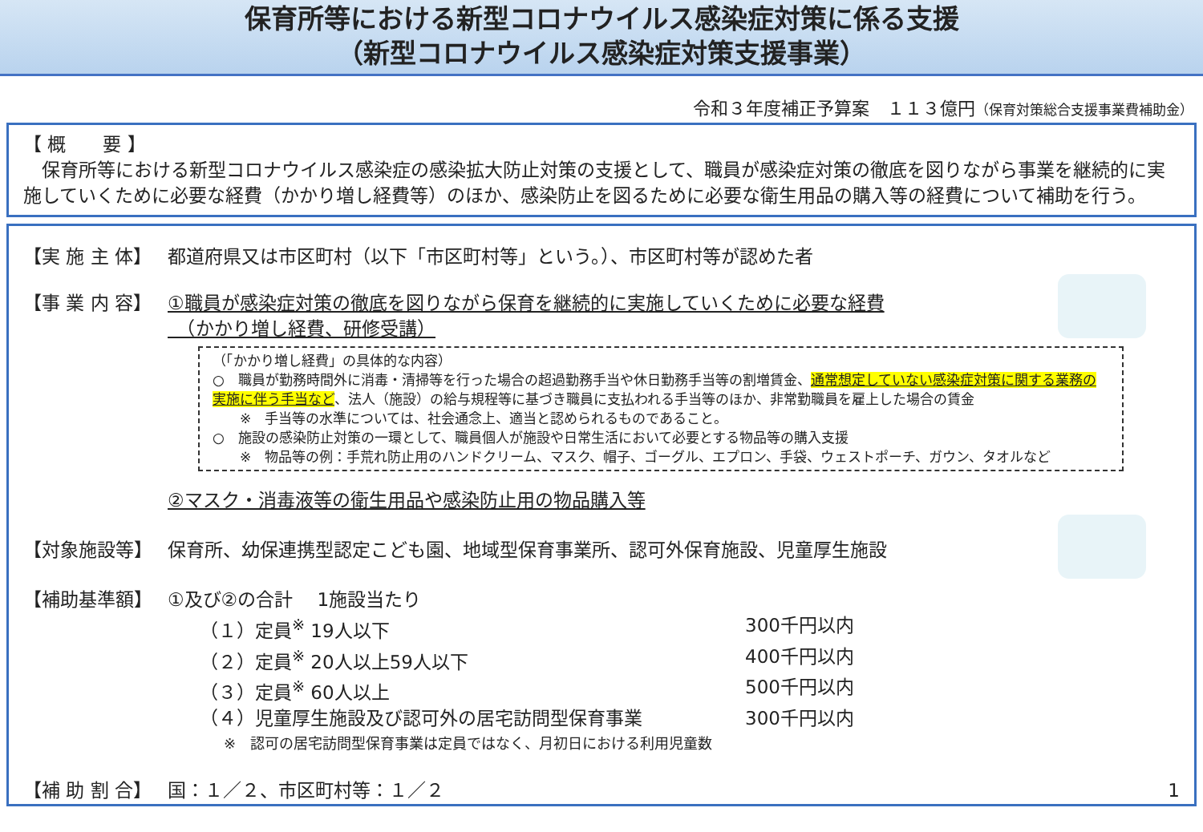保育所等における新型コロナウイルス感染症対策に係る支援
（新型コロナウイルス感染症対策支援事業）
令和３年度補正予算案　１１３億円（保育対策総合支援事業費補助金）
【 概　　要 】
　保育所等における新型コロナウイルス感染症の感染拡大防止対策の支援として、職員が感染症対策の徹底を図りながら事業を継続的に実施していくために必要な経費（かかり増し経費等）のほか、感染防止を図るために必要な衛生用品の購入等の経費について補助を行う。
【実 施 主 体】 都道府県又は市区町村（以下「市区町村等」という。）、市区町村等が認めた者
【事 業 内 容】 ①職員が感染症対策の徹底を図りながら保育を継続的に実施していくために必要な経費
　（かかり増し経費、研修受講）
（「かかり増し経費」の具体的な内容）
○　職員が勤務時間外に消毒・清掃等を行った場合の超過勤務手当や休日勤務手当等の割増賃金、通常想定していない感染症対策に関する業務の実施に伴う手当など、法人（施設）の給与規程等に基づき職員に支払われる手当等のほか、非常勤職員を雇上した場合の賃金
　　※　手当等の水準については、社会通念上、適当と認められるものであること。
○　施設の感染防止対策の一環として、職員個人が施設や日常生活において必要とする物品等の購入支援
　　※　物品等の例：手荒れ防止用のハンドクリーム、マスク、帽子、ゴーグル、エプロン、手袋、ウェストポーチ、ガウン、タオルなど
②マスク・消毒液等の衛生用品や感染防止用の物品購入等
【対象施設等】 保育所、幼保連携型認定こども園、地域型保育事業所、認可外保育施設、児童厚生施設
【補助基準額】 ①及び②の合計　 1施設当たり
（１）定員<sup>※</sup> 19人以下 300千円以内
（２）定員<sup>※</sup> 20人以上59人以下 400千円以内
（３）定員<sup>※</sup> 60人以上 500千円以内
（４）児童厚生施設及び認可外の居宅訪問型保育事業 300千円以内
※　認可の居宅訪問型保育事業は定員ではなく、月初日における利用児童数
【補 助 割 合】 国：１／２、市区町村等：１／２ 1